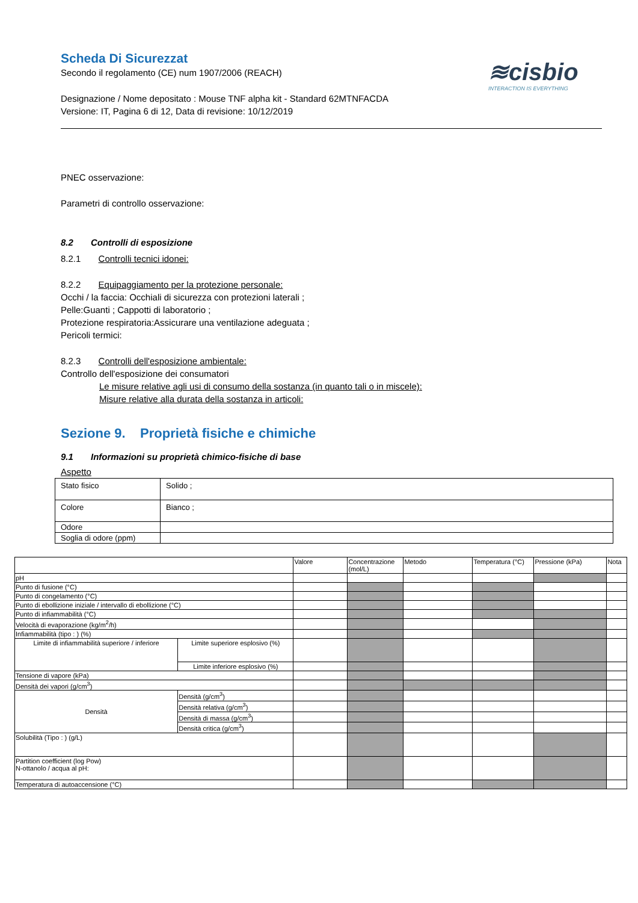≋cisbio
INTERACTION IS EVERYTHING
Scheda Di Sicurezzat
Secondo il regolamento (CE) num 1907/2006 (REACH)
Designazione / Nome depositato : Mouse TNF alpha kit - Standard 62MTNFACDA
Versione: IT, Pagina 6 di 12, Data di revisione: 10/12/2019
PNEC osservazione:
Parametri di controllo osservazione:
8.2 Controlli di esposizione
8.2.1 Controlli tecnici idonei:
8.2.2 Equipaggiamento per la protezione personale:
Occhi / la faccia: Occhiali di sicurezza con protezioni laterali ;
Pelle:Guanti ; Cappotti di laboratorio ;
Protezione respiratoria:Assicurare una ventilazione adeguata ;
Pericoli termici:
8.2.3 Controlli dell'esposizione ambientale:
Controllo dell'esposizione dei consumatori
Le misure relative agli usi di consumo della sostanza (in quanto tali o in miscele):
Misure relative alla durata della sostanza in articoli:
Sezione 9. Proprietà fisiche e chimiche
9.1 Informazioni su proprietà chimico-fisiche di base
Aspetto
| Stato fisico | Solido ; |
| Colore | Bianco ; |
| Odore | |
| Soglia di odore (ppm) | |
| | | Valore | Concentrazione (mol/L) | Metodo | Temperatura (°C) | Pressione (kPa) | Nota |
| pH | | | | | | | |
| Punto di fusione (°C) | | | | | | | |
| Punto di congelamento (°C) | | | | | | | |
| Punto di ebollizione iniziale / intervallo di ebollizione (°C) | | | | | | | |
| Punto di infiammabilità (°C) | | | | | | | |
| Velocità di evaporazione (kg/m<sup>2</sup>/h) | | | | | | | |
| Infiammabilità (tipo : ) (%) | | | | | | | |
| Limite di infiammabilità superiore / inferiore | Limite superiore esplosivo (%) | | | | | | |
| | Limite inferiore esplosivo (%) | | | | | | |
| Tensione di vapore (kPa) | | | | | | | |
| Densità dei vapori (g/cm<sup>3</sup>) | | | | | | | |
| Densità | Densità (g/cm<sup>3</sup>) | | | | | | |
| | Densità relativa (g/cm<sup>3</sup>) | | | | | | |
| | Densità di massa (g/cm<sup>3</sup>) | | | | | | |
| | Densità critica (g/cm<sup>3</sup>) | | | | | | |
| Solubilità (Tipo : ) (g/L) | | | | | | | |
| Partition coefficient (log Pow) N-ottanolo / acqua al pH: | | | | | | | |
| Temperatura di autoaccensione (°C) | | | | | | | |